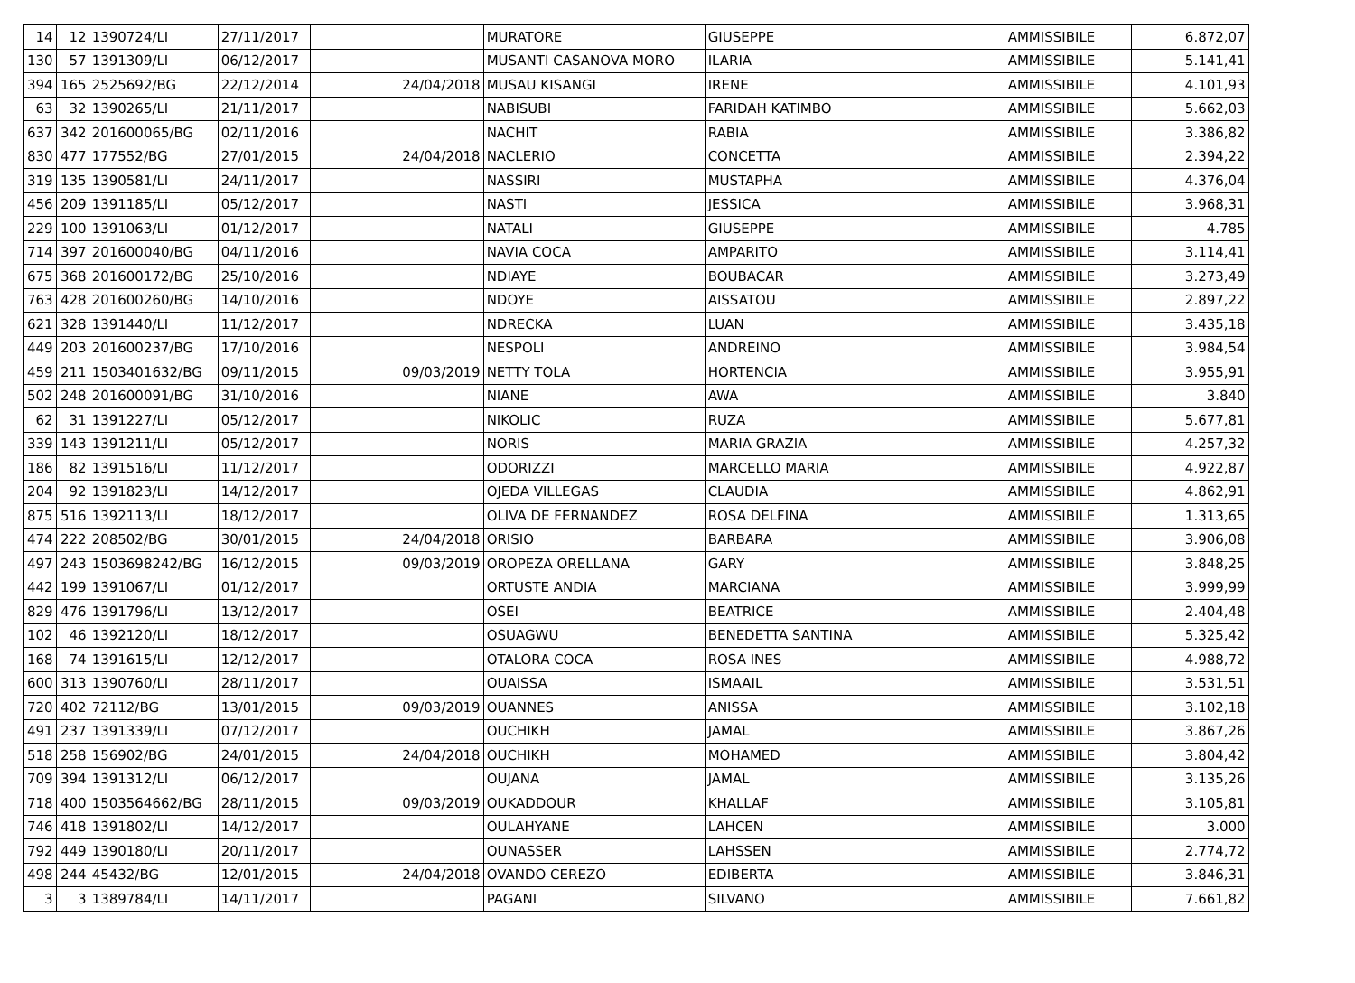| 14 | 12 | 1390724/LI | 27/11/2017 | | MURATORE | GIUSEPPE | AMMISSIBILE | 6.872,07 |
| 130 | 57 | 1391309/LI | 06/12/2017 | | MUSANTI CASANOVA MORO | ILARIA | AMMISSIBILE | 5.141,41 |
| 394 | 165 | 2525692/BG | 22/12/2014 | 24/04/2018 | MUSAU KISANGI | IRENE | AMMISSIBILE | 4.101,93 |
| 63 | 32 | 1390265/LI | 21/11/2017 | | NABISUBI | FARIDAH KATIMBO | AMMISSIBILE | 5.662,03 |
| 637 | 342 | 201600065/BG | 02/11/2016 | | NACHIT | RABIA | AMMISSIBILE | 3.386,82 |
| 830 | 477 | 177552/BG | 27/01/2015 | 24/04/2018 | NACLERIO | CONCETTA | AMMISSIBILE | 2.394,22 |
| 319 | 135 | 1390581/LI | 24/11/2017 | | NASSIRI | MUSTAPHA | AMMISSIBILE | 4.376,04 |
| 456 | 209 | 1391185/LI | 05/12/2017 | | NASTI | JESSICA | AMMISSIBILE | 3.968,31 |
| 229 | 100 | 1391063/LI | 01/12/2017 | | NATALI | GIUSEPPE | AMMISSIBILE | 4.785 |
| 714 | 397 | 201600040/BG | 04/11/2016 | | NAVIA COCA | AMPARITO | AMMISSIBILE | 3.114,41 |
| 675 | 368 | 201600172/BG | 25/10/2016 | | NDIAYE | BOUBACAR | AMMISSIBILE | 3.273,49 |
| 763 | 428 | 201600260/BG | 14/10/2016 | | NDOYE | AISSATOU | AMMISSIBILE | 2.897,22 |
| 621 | 328 | 1391440/LI | 11/12/2017 | | NDRECKA | LUAN | AMMISSIBILE | 3.435,18 |
| 449 | 203 | 201600237/BG | 17/10/2016 | | NESPOLI | ANDREINO | AMMISSIBILE | 3.984,54 |
| 459 | 211 | 1503401632/BG | 09/11/2015 | 09/03/2019 | NETTY TOLA | HORTENCIA | AMMISSIBILE | 3.955,91 |
| 502 | 248 | 201600091/BG | 31/10/2016 | | NIANE | AWA | AMMISSIBILE | 3.840 |
| 62 | 31 | 1391227/LI | 05/12/2017 | | NIKOLIC | RUZA | AMMISSIBILE | 5.677,81 |
| 339 | 143 | 1391211/LI | 05/12/2017 | | NORIS | MARIA GRAZIA | AMMISSIBILE | 4.257,32 |
| 186 | 82 | 1391516/LI | 11/12/2017 | | ODORIZZI | MARCELLO MARIA | AMMISSIBILE | 4.922,87 |
| 204 | 92 | 1391823/LI | 14/12/2017 | | OJEDA VILLEGAS | CLAUDIA | AMMISSIBILE | 4.862,91 |
| 875 | 516 | 1392113/LI | 18/12/2017 | | OLIVA DE FERNANDEZ | ROSA DELFINA | AMMISSIBILE | 1.313,65 |
| 474 | 222 | 208502/BG | 30/01/2015 | 24/04/2018 | ORISIO | BARBARA | AMMISSIBILE | 3.906,08 |
| 497 | 243 | 1503698242/BG | 16/12/2015 | 09/03/2019 | OROPEZA ORELLANA | GARY | AMMISSIBILE | 3.848,25 |
| 442 | 199 | 1391067/LI | 01/12/2017 | | ORTUSTE ANDIA | MARCIANA | AMMISSIBILE | 3.999,99 |
| 829 | 476 | 1391796/LI | 13/12/2017 | | OSEI | BEATRICE | AMMISSIBILE | 2.404,48 |
| 102 | 46 | 1392120/LI | 18/12/2017 | | OSUAGWU | BENEDETTA SANTINA | AMMISSIBILE | 5.325,42 |
| 168 | 74 | 1391615/LI | 12/12/2017 | | OTALORA COCA | ROSA INES | AMMISSIBILE | 4.988,72 |
| 600 | 313 | 1390760/LI | 28/11/2017 | | OUAISSA | ISMAAIL | AMMISSIBILE | 3.531,51 |
| 720 | 402 | 72112/BG | 13/01/2015 | 09/03/2019 | OUANNES | ANISSA | AMMISSIBILE | 3.102,18 |
| 491 | 237 | 1391339/LI | 07/12/2017 | | OUCHIKH | JAMAL | AMMISSIBILE | 3.867,26 |
| 518 | 258 | 156902/BG | 24/01/2015 | 24/04/2018 | OUCHIKH | MOHAMED | AMMISSIBILE | 3.804,42 |
| 709 | 394 | 1391312/LI | 06/12/2017 | | OUJANA | JAMAL | AMMISSIBILE | 3.135,26 |
| 718 | 400 | 1503564662/BG | 28/11/2015 | 09/03/2019 | OUKADDOUR | KHALLAF | AMMISSIBILE | 3.105,81 |
| 746 | 418 | 1391802/LI | 14/12/2017 | | OULAHYANE | LAHCEN | AMMISSIBILE | 3.000 |
| 792 | 449 | 1390180/LI | 20/11/2017 | | OUNASSER | LAHSSEN | AMMISSIBILE | 2.774,72 |
| 498 | 244 | 45432/BG | 12/01/2015 | 24/04/2018 | OVANDO CEREZO | EDIBERTA | AMMISSIBILE | 3.846,31 |
| 3 | 3 | 1389784/LI | 14/11/2017 | | PAGANI | SILVANO | AMMISSIBILE | 7.661,82 |